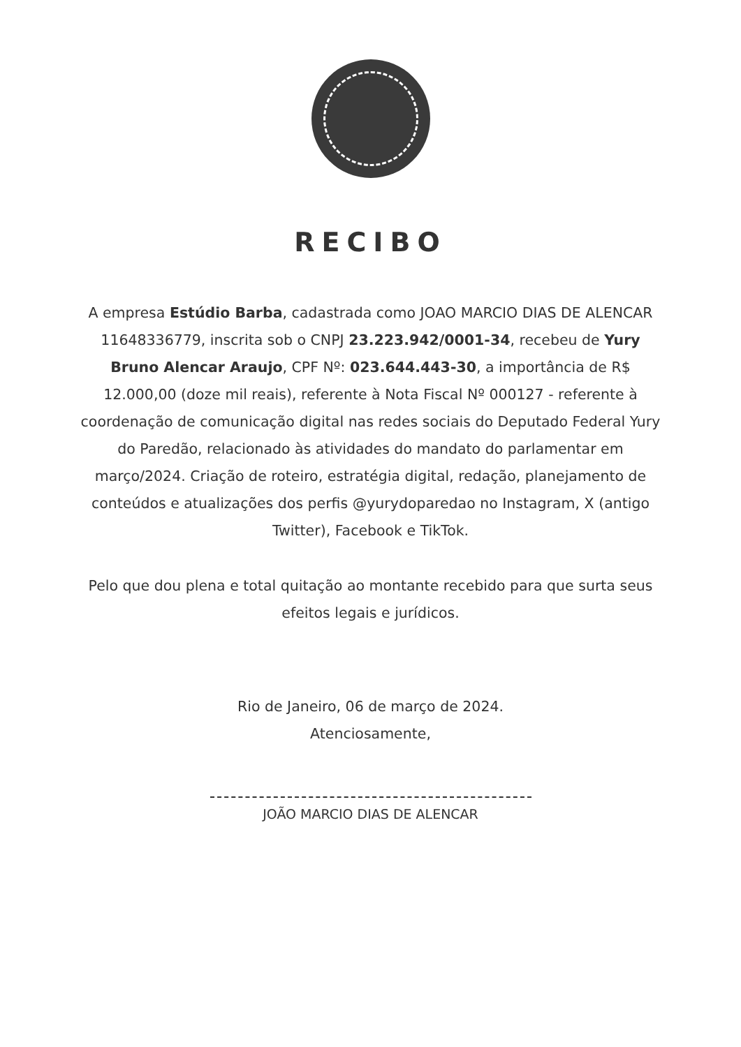RECIBO
A empresa Estúdio Barba, cadastrada como JOAO MARCIO DIAS DE ALENCAR 11648336779, inscrita sob o CNPJ 23.223.942/0001-34, recebeu de Yury Bruno Alencar Araujo, CPF Nº: 023.644.443-30, a importância de R$ 12.000,00 (doze mil reais), referente à Nota Fiscal Nº 000127 - referente à coordenação de comunicação digital nas redes sociais do Deputado Federal Yury do Paredão, relacionado às atividades do mandato do parlamentar em março/2024. Criação de roteiro, estratégia digital, redação, planejamento de conteúdos e atualizações dos perfis @yurydoparedao no Instagram, X (antigo Twitter), Facebook e TikTok.
Pelo que dou plena e total quitação ao montante recebido para que surta seus efeitos legais e jurídicos.
Rio de Janeiro, 06 de março de 2024.
Atenciosamente,
JOÃO MARCIO DIAS DE ALENCAR